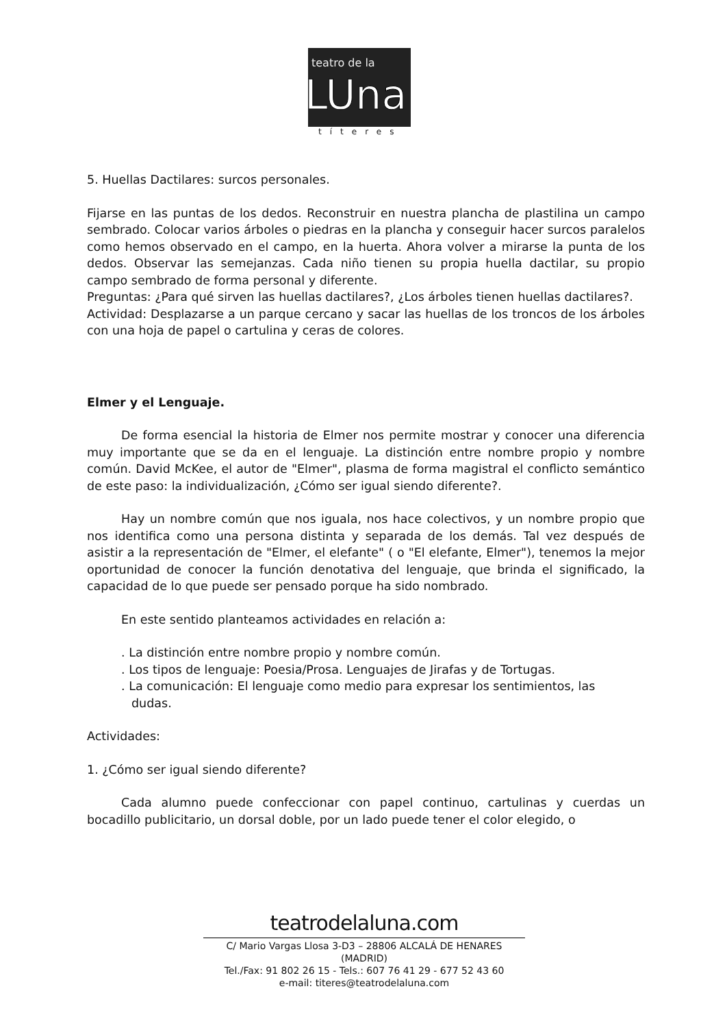teatro de la
LUna
títeres
5. Huellas Dactilares: surcos personales.
Fijarse en las puntas de los dedos. Reconstruir en nuestra plancha de plastilina un campo sembrado. Colocar varios árboles o piedras en la plancha y conseguir hacer surcos paralelos como hemos observado en el campo, en la huerta. Ahora volver a mirarse la punta de los dedos. Observar las semejanzas. Cada niño tienen su propia huella dactilar, su propio campo sembrado de forma personal y diferente.
Preguntas: ¿Para qué sirven las huellas dactilares?, ¿Los árboles tienen huellas dactilares?.
Actividad: Desplazarse a un parque cercano y sacar las huellas de los troncos de los árboles con una hoja de papel o cartulina y ceras de colores.
Elmer y el Lenguaje.
De forma esencial la historia de Elmer nos permite mostrar y conocer una diferencia muy importante que se da en el lenguaje. La distinción entre nombre propio y nombre común. David McKee, el autor de "Elmer", plasma de forma magistral el conflicto semántico de este paso: la individualización, ¿Cómo ser igual siendo diferente?.
Hay un nombre común que nos iguala, nos hace colectivos, y un nombre propio que nos identifica como una persona distinta y separada de los demás. Tal vez después de asistir a la representación de "Elmer, el elefante" ( o "El elefante, Elmer"), tenemos la mejor oportunidad de conocer la función denotativa del lenguaje, que brinda el significado, la capacidad de lo que puede ser pensado porque ha sido nombrado.
En este sentido planteamos actividades en relación a:
. La distinción entre nombre propio y nombre común.
. Los tipos de lenguaje: Poesia/Prosa. Lenguajes de Jirafas y de Tortugas.
. La comunicación: El lenguaje como medio para expresar los sentimientos, las
dudas.
Actividades:
1. ¿Cómo ser igual siendo diferente?
Cada alumno puede confeccionar con papel continuo, cartulinas y cuerdas un bocadillo publicitario, un dorsal doble, por un lado puede tener el color elegido, o
teatrodelaluna.com
C/ Mario Vargas Llosa 3-D3 – 28806 ALCALÁ DE HENARES (MADRID)
Tel./Fax: 91 802 26 15 - Tels.: 607 76 41 29 - 677 52 43 60
e-mail: titeres@teatrodelaluna.com